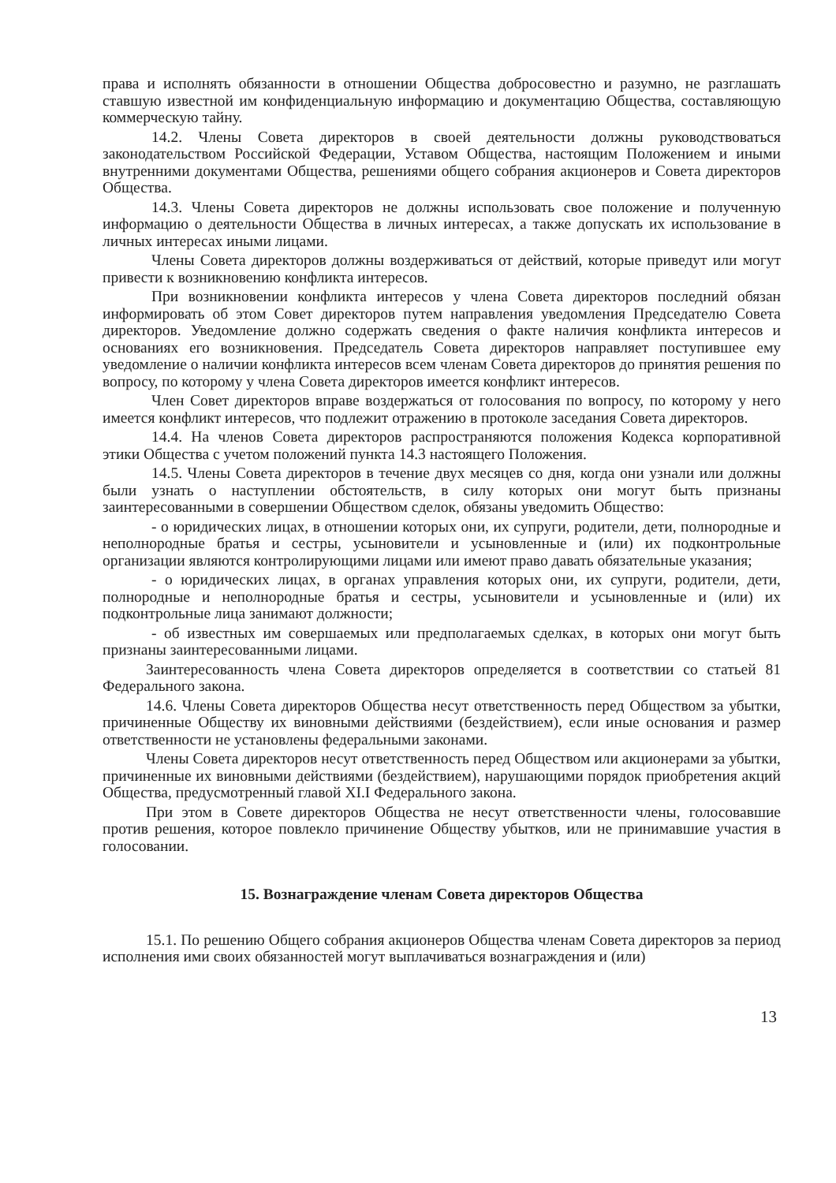права и исполнять обязанности в отношении Общества добросовестно и разумно, не разглашать ставшую известной им конфиденциальную информацию и документацию Общества, составляющую коммерческую тайну.
14.2. Члены Совета директоров в своей деятельности должны руководствоваться законодательством Российской Федерации, Уставом Общества, настоящим Положением и иными внутренними документами Общества, решениями общего собрания акционеров и Совета директоров Общества.
14.3. Члены Совета директоров не должны использовать свое положение и полученную информацию о деятельности Общества в личных интересах, а также допускать их использование в личных интересах иными лицами.
Члены Совета директоров должны воздерживаться от действий, которые приведут или могут привести к возникновению конфликта интересов.
При возникновении конфликта интересов у члена Совета директоров последний обязан информировать об этом Совет директоров путем направления уведомления Председателю Совета директоров. Уведомление должно содержать сведения о факте наличия конфликта интересов и основаниях его возникновения. Председатель Совета директоров направляет поступившее ему уведомление о наличии конфликта интересов всем членам Совета директоров до принятия решения по вопросу, по которому у члена Совета директоров имеется конфликт интересов.
Член Совет директоров вправе воздержаться от голосования по вопросу, по которому у него имеется конфликт интересов, что подлежит отражению в протоколе заседания Совета директоров.
14.4. На членов Совета директоров распространяются положения Кодекса корпоративной этики Общества с учетом положений пункта 14.3 настоящего Положения.
14.5. Члены Совета директоров в течение двух месяцев со дня, когда они узнали или должны были узнать о наступлении обстоятельств, в силу которых они могут быть признаны заинтересованными в совершении Обществом сделок, обязаны уведомить Общество:
- о юридических лицах, в отношении которых они, их супруги, родители, дети, полнородные и неполнородные братья и сестры, усыновители и усыновленные и (или) их подконтрольные организации являются контролирующими лицами или имеют право давать обязательные указания;
- о юридических лицах, в органах управления которых они, их супруги, родители, дети, полнородные и неполнородные братья и сестры, усыновители и усыновленные и (или) их подконтрольные лица занимают должности;
- об известных им совершаемых или предполагаемых сделках, в которых они могут быть признаны заинтересованными лицами.
Заинтересованность члена Совета директоров определяется в соответствии со статьей 81 Федерального закона.
14.6. Члены Совета директоров Общества несут ответственность перед Обществом за убытки, причиненные Обществу их виновными действиями (бездействием), если иные основания и размер ответственности не установлены федеральными законами.
Члены Совета директоров несут ответственность перед Обществом или акционерами за убытки, причиненные их виновными действиями (бездействием), нарушающими порядок приобретения акций Общества, предусмотренный главой XI.I Федерального закона.
При этом в Совете директоров Общества не несут ответственности члены, голосовавшие против решения, которое повлекло причинение Обществу убытков, или не принимавшие участия в голосовании.
15. Вознаграждение членам Совета директоров Общества
15.1. По решению Общего собрания акционеров Общества членам Совета директоров за период исполнения ими своих обязанностей могут выплачиваться вознаграждения и (или)
13